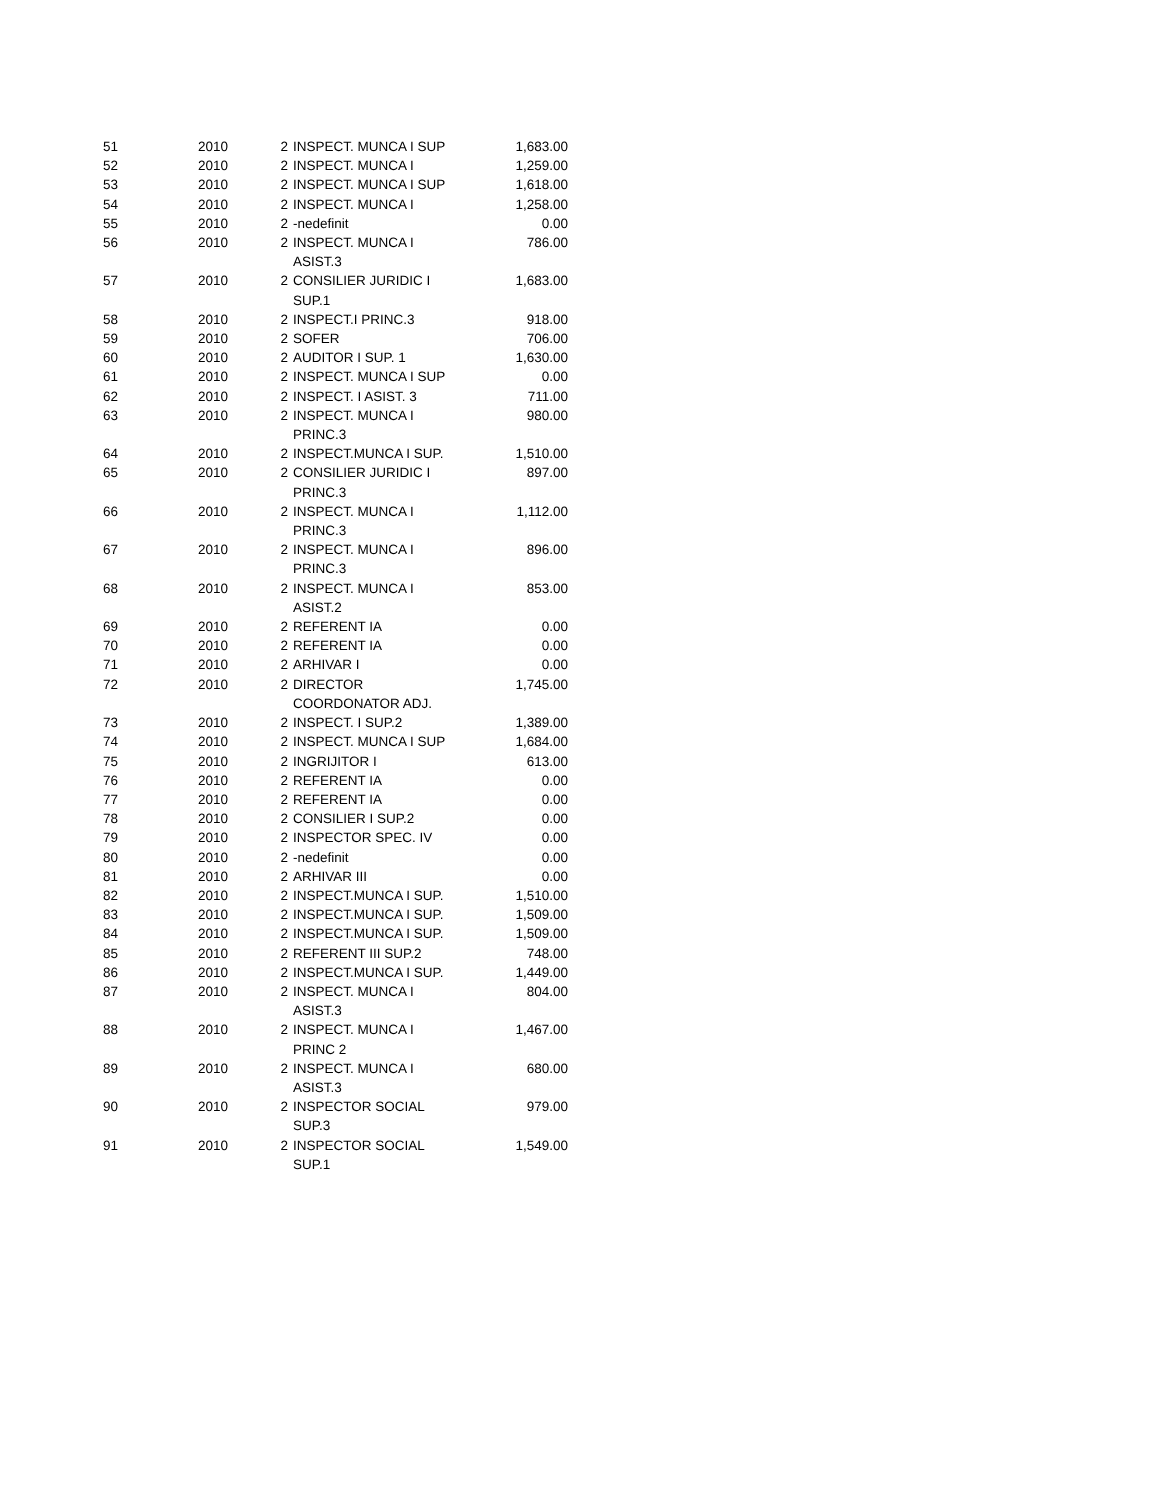| 51 | 2010 | 2 | INSPECT. MUNCA I SUP | 1,683.00 |
| 52 | 2010 | 2 | INSPECT. MUNCA I | 1,259.00 |
| 53 | 2010 | 2 | INSPECT. MUNCA I SUP | 1,618.00 |
| 54 | 2010 | 2 | INSPECT. MUNCA I | 1,258.00 |
| 55 | 2010 | 2 | -nedefinit | 0.00 |
| 56 | 2010 | 2 | INSPECT. MUNCA I ASIST.3 | 786.00 |
| 57 | 2010 | 2 | CONSILIER JURIDIC I SUP.1 | 1,683.00 |
| 58 | 2010 | 2 | INSPECT.I PRINC.3 | 918.00 |
| 59 | 2010 | 2 | SOFER | 706.00 |
| 60 | 2010 | 2 | AUDITOR I SUP. 1 | 1,630.00 |
| 61 | 2010 | 2 | INSPECT. MUNCA I SUP | 0.00 |
| 62 | 2010 | 2 | INSPECT. I ASIST. 3 | 711.00 |
| 63 | 2010 | 2 | INSPECT. MUNCA I PRINC.3 | 980.00 |
| 64 | 2010 | 2 | INSPECT.MUNCA I SUP. | 1,510.00 |
| 65 | 2010 | 2 | CONSILIER JURIDIC I PRINC.3 | 897.00 |
| 66 | 2010 | 2 | INSPECT. MUNCA I PRINC.3 | 1,112.00 |
| 67 | 2010 | 2 | INSPECT. MUNCA I PRINC.3 | 896.00 |
| 68 | 2010 | 2 | INSPECT. MUNCA I ASIST.2 | 853.00 |
| 69 | 2010 | 2 | REFERENT IA | 0.00 |
| 70 | 2010 | 2 | REFERENT IA | 0.00 |
| 71 | 2010 | 2 | ARHIVAR I | 0.00 |
| 72 | 2010 | 2 | DIRECTOR COORDONATOR ADJ. | 1,745.00 |
| 73 | 2010 | 2 | INSPECT. I SUP.2 | 1,389.00 |
| 74 | 2010 | 2 | INSPECT. MUNCA I SUP | 1,684.00 |
| 75 | 2010 | 2 | INGRIJITOR I | 613.00 |
| 76 | 2010 | 2 | REFERENT IA | 0.00 |
| 77 | 2010 | 2 | REFERENT IA | 0.00 |
| 78 | 2010 | 2 | CONSILIER I SUP.2 | 0.00 |
| 79 | 2010 | 2 | INSPECTOR SPEC. IV | 0.00 |
| 80 | 2010 | 2 | -nedefinit | 0.00 |
| 81 | 2010 | 2 | ARHIVAR III | 0.00 |
| 82 | 2010 | 2 | INSPECT.MUNCA I SUP. | 1,510.00 |
| 83 | 2010 | 2 | INSPECT.MUNCA I SUP. | 1,509.00 |
| 84 | 2010 | 2 | INSPECT.MUNCA I SUP. | 1,509.00 |
| 85 | 2010 | 2 | REFERENT III SUP.2 | 748.00 |
| 86 | 2010 | 2 | INSPECT.MUNCA I SUP. | 1,449.00 |
| 87 | 2010 | 2 | INSPECT. MUNCA I ASIST.3 | 804.00 |
| 88 | 2010 | 2 | INSPECT. MUNCA I PRINC 2 | 1,467.00 |
| 89 | 2010 | 2 | INSPECT. MUNCA I ASIST.3 | 680.00 |
| 90 | 2010 | 2 | INSPECTOR SOCIAL SUP.3 | 979.00 |
| 91 | 2010 | 2 | INSPECTOR SOCIAL SUP.1 | 1,549.00 |